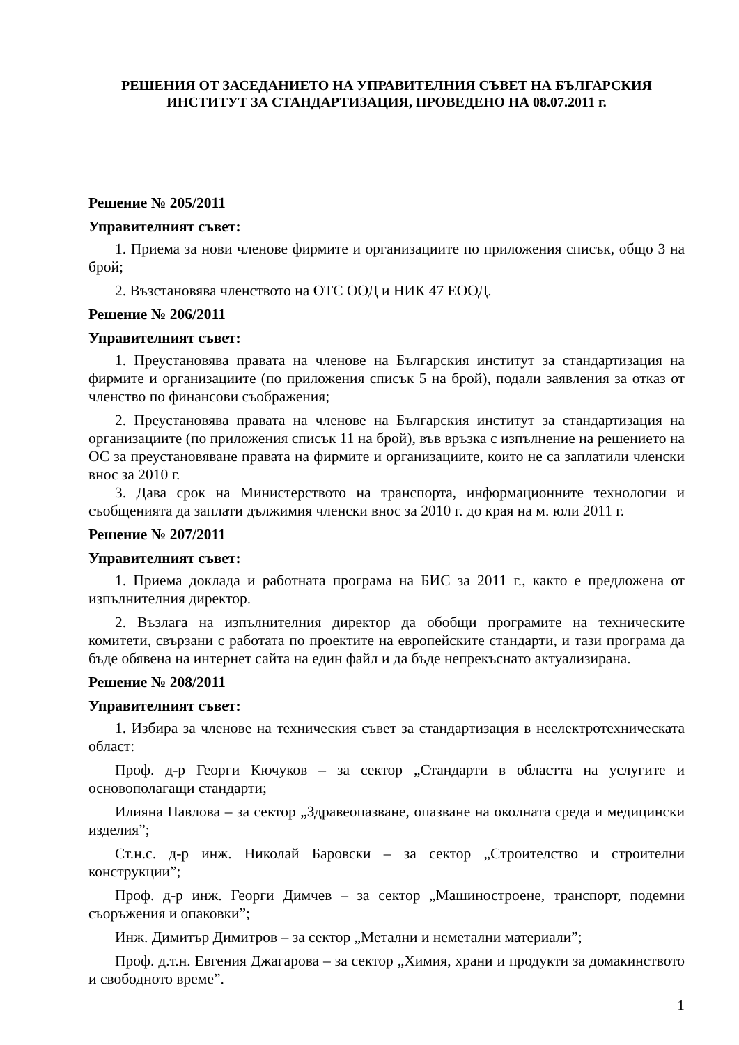РЕШЕНИЯ ОТ ЗАСЕДАНИЕТО НА УПРАВИТЕЛНИЯ СЪВЕТ НА БЪЛГАРСКИЯ ИНСТИТУТ ЗА СТАНДАРТИЗАЦИЯ, ПРОВЕДЕНО НА 08.07.2011 г.
Решение № 205/2011
Управителният съвет:
1. Приема за нови членове фирмите и организациите по приложения списък, общо 3 на брой;
2. Възстановява членството на ОТС ООД и НИК 47 ЕООД.
Решение № 206/2011
Управителният съвет:
1. Преустановява правата на членове на Българския институт за стандартизация на фирмите и организациите (по приложения списък 5 на брой), подали заявления за отказ от членство по финансови съображения;
2. Преустановява правата на членове на Българския институт за стандартизация на организациите (по приложения списък 11 на брой), във връзка с изпълнение на решението на ОС за преустановяване правата на фирмите и организациите, които не са заплатили членски внос за 2010 г.
3. Дава срок на Министерството на транспорта, информационните технологии и съобщенията да заплати дължимия членски внос за 2010 г. до края на м. юли 2011 г.
Решение № 207/2011
Управителният съвет:
1. Приема доклада и работната програма на БИС за 2011 г., както е предложена от изпълнителния директор.
2. Възлага на изпълнителния директор да обобщи програмите на техническите комитети, свързани с работата по проектите на европейските стандарти, и тази програма да бъде обявена на интернет сайта на един файл и да бъде непрекъснато актуализирана.
Решение № 208/2011
Управителният съвет:
1. Избира за членове на техническия съвет за стандартизация в неелектротехническата област:
Проф. д-р Георги Кючуков – за сектор „Стандарти в областта на услугите и основополагащи стандарти;
Илияна Павлова – за сектор „Здравеопазване, опазване на околната среда и медицински изделия”;
Ст.н.с. д-р инж. Николай Баровски – за сектор „Строителство и строителни конструкции”;
Проф. д-р инж. Георги Димчев – за сектор „Машиностроене, транспорт, подемни съоръжения и опаковки”;
Инж. Димитър Димитров – за сектор „Метални и неметални материали”;
Проф. д.т.н. Евгения Джагарова – за сектор „Химия, храни и продукти за домакинството и свободното време”.
1